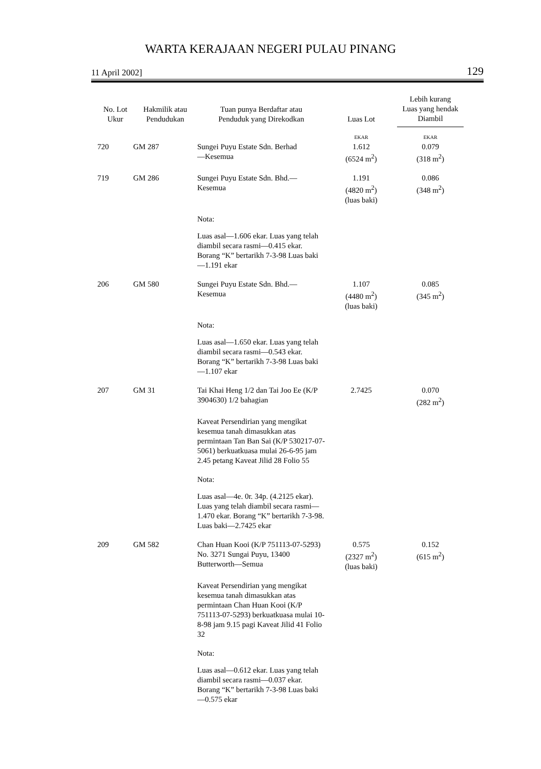WARTA KERAJAAN NEGERI PULAU PINANG
11 April 2002] 129
| No. Lot Ukur | Hakmilik atau Pendudukan | Tuan punya Berdaftar atau Penduduk yang Direkodkan | Luas Lot | Lebih kurang Luas yang hendak Diambil |
| --- | --- | --- | --- | --- |
| | | | EKAR | EKAR |
| 720 | GM 287 | Sungei Puyu Estate Sdn. Berhad —Kesemua | 1.612 (6524 m<sup>2</sup>) | 0.079 (318 m<sup>2</sup>) |
| 719 | GM 286 | Sungei Puyu Estate Sdn. Bhd.— Kesemua | 1.191 (4820 m<sup>2</sup>) (luas baki) | 0.086 (348 m<sup>2</sup>) |
| | | Nota: | | |
| | | Luas asal—1.606 ekar. Luas yang telah diambil secara rasmi—0.415 ekar. Borang “K” bertarikh 7-3-98 Luas baki—1.191 ekar | | |
| 206 | GM 580 | Sungei Puyu Estate Sdn. Bhd.— Kesemua | 1.107 (4480 m<sup>2</sup>) (luas baki) | 0.085 (345 m<sup>2</sup>) |
| | | Nota: | | |
| | | Luas asal—1.650 ekar. Luas yang telah diambil secara rasmi—0.543 ekar. Borang “K” bertarikh 7-3-98 Luas baki—1.107 ekar | | |
| 207 | GM 31 | Tai Khai Heng 1/2 dan Tai Joo Ee (K/P 3904630) 1/2 bahagian | 2.7425 | 0.070 (282 m<sup>2</sup>) |
| | | Kaveat Persendirian yang mengikat kesemua tanah dimasukkan atas permintaan Tan Ban Sai (K/P 530217-07-5061) berkuatkuasa mulai 26-6-95 jam 2.45 petang Kaveat Jilid 28 Folio 55 | | |
| | | Nota: | | |
| | | Luas asal—4e. 0r. 34p. (4.2125 ekar). Luas yang telah diambil secara rasmi—1.470 ekar. Borang “K” bertarikh 7-3-98. Luas baki—2.7425 ekar | | |
| 209 | GM 582 | Chan Huan Kooi (K/P 751113-07-5293) No. 3271 Sungai Puyu, 13400 Butterworth—Semua | 0.575 (2327 m<sup>2</sup>) (luas baki) | 0.152 (615 m<sup>2</sup>) |
| | | Kaveat Persendirian yang mengikat kesemua tanah dimasukkan atas permintaan Chan Huan Kooi (K/P 751113-07-5293) berkuatkuasa mulai 10-8-98 jam 9.15 pagi Kaveat Jilid 41 Folio 32 | | |
| | | Nota: | | |
| | | Luas asal—0.612 ekar. Luas yang telah diambil secara rasmi—0.037 ekar. Borang “K” bertarikh 7-3-98 Luas baki—0.575 ekar | | |